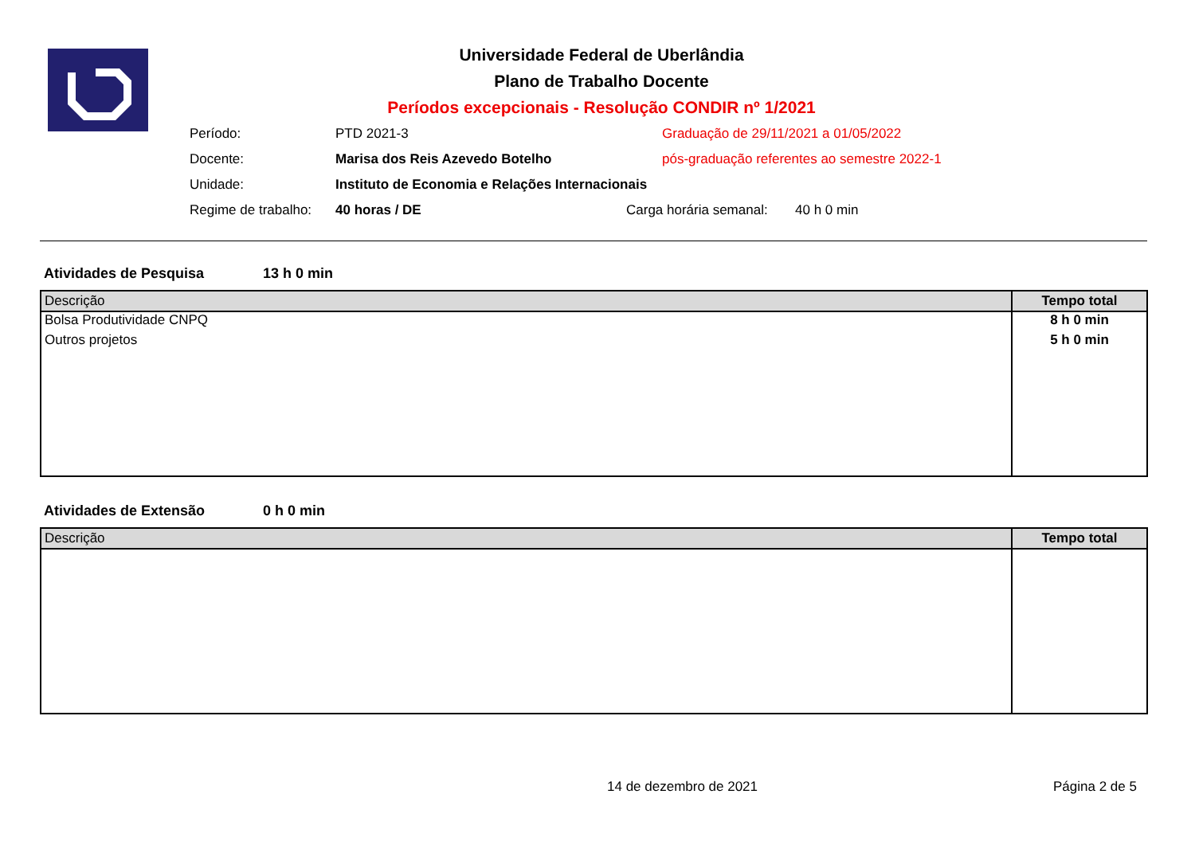Universidade Federal de Uberlândia
Plano de Trabalho Docente
Períodos excepcionais - Resolução CONDIR nº 1/2021
Período: PTD 2021-3 Graduação de 29/11/2021 a 01/05/2022
Docente: Marisa dos Reis Azevedo Botelho pós-graduação referentes ao semestre 2022-1
Unidade: Instituto de Economia e Relações Internacionais
Regime de trabalho: 40 horas / DE Carga horária semanal: 40 h 0 min
Atividades de Pesquisa 13 h 0 min
| Descrição | Tempo total |
| --- | --- |
| Bolsa Produtividade CNPQ | 8 h 0 min |
| Outros projetos | 5 h 0 min |
Atividades de Extensão 0 h 0 min
| Descrição | Tempo total |
| --- | --- |
14 de dezembro de 2021 Página 2 de 5